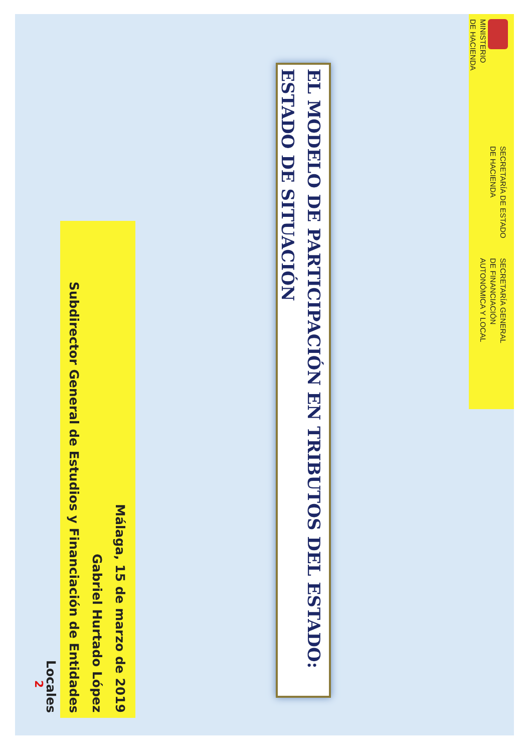MINISTERIO
DE HACIENDA
SECRETARÍA DE ESTADO
DE HACIENDA
SECRETARÍA GENERAL
DE FINANCIACIÓN
AUTONÓMICA Y LOCAL
EL MODELO DE PARTICIPACIÓN EN TRIBUTOS DEL ESTADO: ESTADO DE SITUACIÓN
Málaga, 15 de marzo de 2019
Gabriel Hurtado López
Subdirector General de Estudios y Financiación de Entidades Locales
2